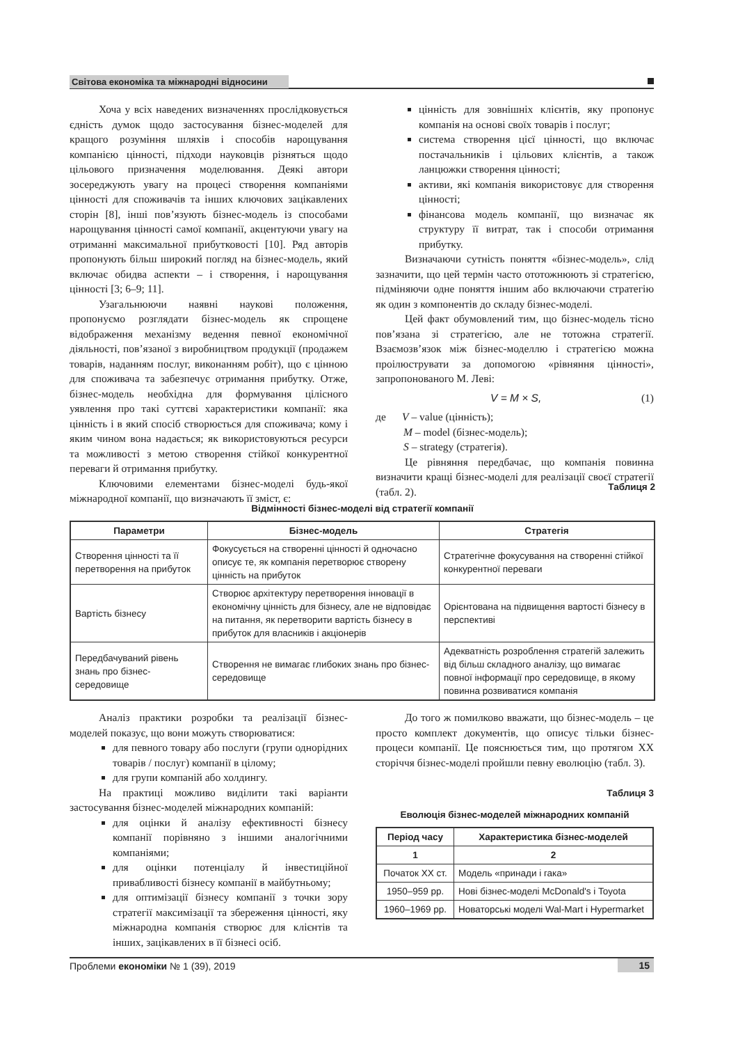Світова економіка та міжнародні відносини
Хоча у всіх наведених визначеннях прослідковується єдність думок щодо застосування бізнес-моделей для кращого розуміння шляхів і способів нарощування компанією цінності, підходи науковців різняться щодо цільового призначення моделювання. Деякі автори зосереджують увагу на процесі створення компаніями цінності для споживачів та інших ключових зацікавлених сторін [8], інші пов’язують бізнес-модель із способами нарощування цінності самої компанії, акцентуючи увагу на отриманні максимальної прибутковості [10]. Ряд авторів пропонують більш широкий погляд на бізнес-модель, який включає обидва аспекти – і створення, і нарощування цінності [3; 6–9; 11].
Узагальнюючи наявні наукові положення, пропонуємо розглядати бізнес-модель як спрощене відображення механізму ведення певної економічної діяльності, пов’язаної з виробництвом продукції (продажем товарів, наданням послуг, виконанням робіт), що є цінною для споживача та забезпечує отримання прибутку. Отже, бізнес-модель необхідна для формування цілісного уявлення про такі суттєві характеристики компанії: яка цінність і в який спосіб створюється для споживача; кому і яким чином вона надається; як використовуються ресурси та можливості з метою створення стійкої конкурентної переваги й отримання прибутку.
Ключовими елементами бізнес-моделі будь-якої міжнародної компанії, що визначають її зміст, є:
цінність для зовнішніх клієнтів, яку пропонує компанія на основі своїх товарів і послуг;
система створення цієї цінності, що включає постачальників і цільових клієнтів, а також ланцюжки створення цінності;
активи, які компанія використовує для створення цінності;
фінансова модель компанії, що визначає як структуру її витрат, так і способи отримання прибутку.
Визначаючи сутність поняття «бізнес-модель», слід зазначити, що цей термін часто ототожнюють зі стратегією, підміняючи одне поняття іншим або включаючи стратегію як один з компонентів до складу бізнес-моделі.
Цей факт обумовлений тим, що бізнес-модель тісно пов’язана зі стратегією, але не тотожна стратегії. Взаємозв’язок між бізнес-моделлю і стратегією можна проілюструвати за допомогою «рівняння цінності», запропонованого М. Леві:
V = M × S, (1)
де V – value (цінність);
M – model (бізнес-модель);
S – strategy (стратегія).
Це рівняння передбачає, що компанія повинна визначити кращі бізнес-моделі для реалізації своєї стратегії (табл. 2).
Таблиця 2
Відмінності бізнес-моделі від стратегії компанії
| Параметри | Бізнес-модель | Стратегія |
| --- | --- | --- |
| Створення цінності та її перетворення на прибуток | Фокусується на створенні цінності й одночасно описує те, як компанія перетворює створену цінність на прибуток | Стратегічне фокусування на створенні стійкої конкурентної переваги |
| Вартість бізнесу | Створює архітектуру перетворення інновації в економічну цінність для бізнесу, але не відповідає на питання, як перетворити вартість бізнесу в прибуток для власників і акціонерів | Орієнтована на підвищення вартості бізнесу в перспективі |
| Передбачуваний рівень знань про бізнес-середовище | Створення не вимагає глибоких знань про бізнес-середовище | Адекватність розроблення стратегій залежить від більш складного аналізу, що вимагає повної інформації про середовище, в якому повинна розвиватися компанія |
Аналіз практики розробки та реалізації бізнес-моделей показує, що вони можуть створюватися:
для певного товару або послуги (групи однорідних товарів / послуг) компанії в цілому;
для групи компаній або холдингу.
На практиці можливо виділити такі варіанти застосування бізнес-моделей міжнародних компаній:
для оцінки й аналізу ефективності бізнесу компанії порівняно з іншими аналогічними компаніями;
для оцінки потенціалу й інвестиційної привабливості бізнесу компанії в майбутньому;
для оптимізації бізнесу компанії з точки зору стратегії максимізації та збереження цінності, яку міжнародна компанія створює для клієнтів та інших, зацікавлених в її бізнесі осіб.
До того ж помилково вважати, що бізнес-модель – це просто комплект документів, що описує тільки бізнес-процеси компанії. Це пояснюється тим, що протягом ХХ сторіччя бізнес-моделі пройшли певну еволюцію (табл. 3).
Таблиця 3
Еволюція бізнес-моделей міжнародних компаній
| Період часу | Характеристика бізнес-моделей |
| --- | --- |
| 1 | 2 |
| Початок ХХ ст. | Модель «принади і гака» |
| 1950–959 рр. | Нові бізнес-моделі McDonald's і Toyota |
| 1960–1969 рр. | Новаторські моделі Wal-Mart і Hypermarket |
Проблеми економіки № 1 (39), 2019 15